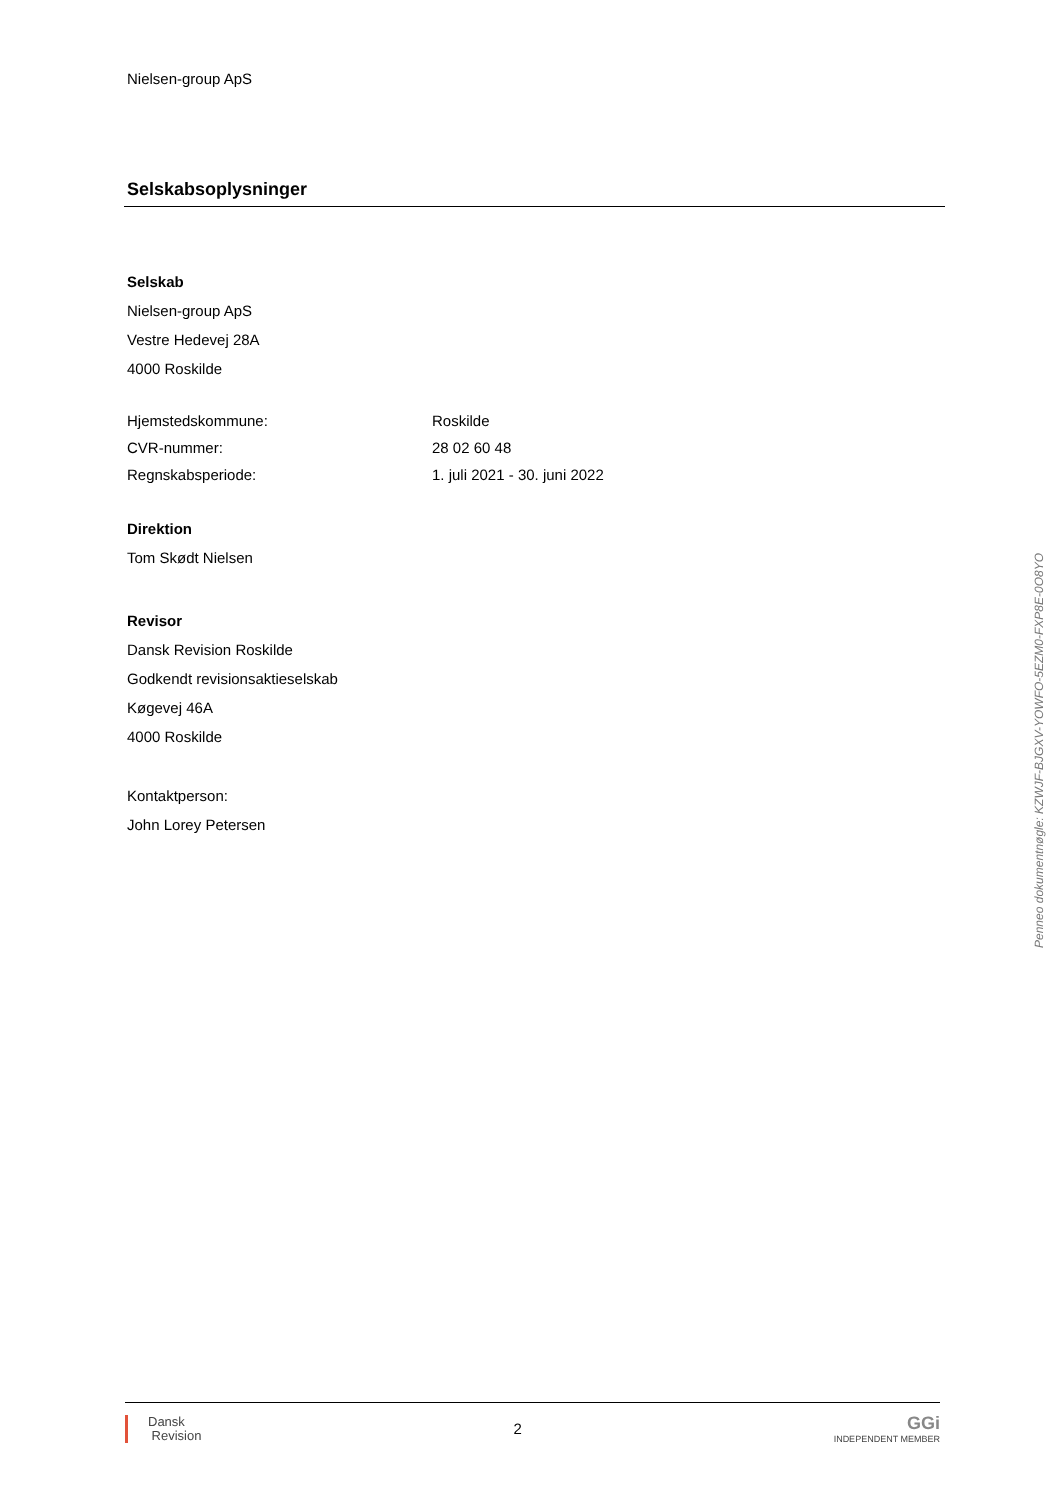Nielsen-group ApS
Selskabsoplysninger
Selskab
Nielsen-group ApS
Vestre Hedevej 28A
4000 Roskilde
Hjemstedskommune: Roskilde
CVR-nummer: 28 02 60 48
Regnskabsperiode: 1. juli 2021 - 30. juni 2022
Direktion
Tom Skødt Nielsen
Revisor
Dansk Revision Roskilde
Godkendt revisionsaktieselskab
Køgevej 46A
4000 Roskilde
Kontaktperson:
John Lorey Petersen
Penneo dokumentnøgle: KZWJF-BJGXV-YOWFO-5EZM0-FXP8E-0O8YO
Dansk
Revision
2
GGi
INDEPENDENT MEMBER